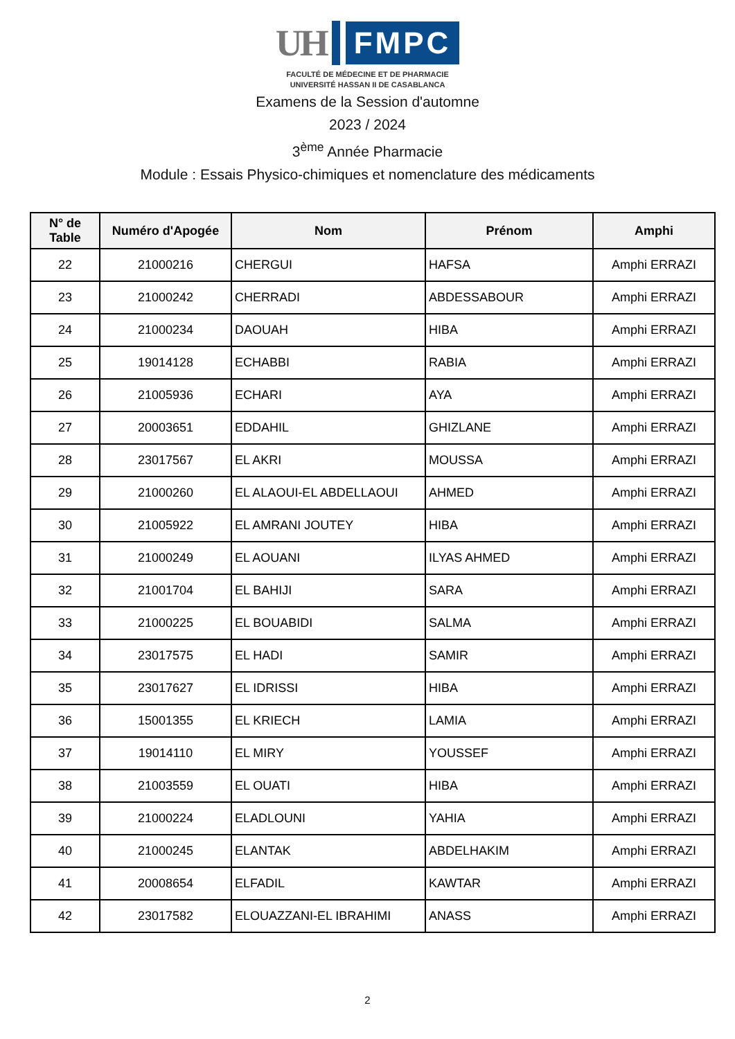UH
FMPC
FACULTÉ DE MÉDECINE ET DE PHARMACIE
UNIVERSITÉ HASSAN II DE CASABLANCA
Examens de la Session d'automne
2023 / 2024
3<sup>ème</sup> Année Pharmacie
Module : Essais Physico-chimiques et nomenclature des médicaments
| N° de Table | Numéro d'Apogée | Nom | Prénom | Amphi |
| --- | --- | --- | --- | --- |
| 22 | 21000216 | CHERGUI | HAFSA | Amphi ERRAZI |
| 23 | 21000242 | CHERRADI | ABDESSABOUR | Amphi ERRAZI |
| 24 | 21000234 | DAOUAH | HIBA | Amphi ERRAZI |
| 25 | 19014128 | ECHABBI | RABIA | Amphi ERRAZI |
| 26 | 21005936 | ECHARI | AYA | Amphi ERRAZI |
| 27 | 20003651 | EDDAHIL | GHIZLANE | Amphi ERRAZI |
| 28 | 23017567 | EL AKRI | MOUSSA | Amphi ERRAZI |
| 29 | 21000260 | EL ALAOUI-EL ABDELLAOUI | AHMED | Amphi ERRAZI |
| 30 | 21005922 | EL AMRANI JOUTEY | HIBA | Amphi ERRAZI |
| 31 | 21000249 | EL AOUANI | ILYAS AHMED | Amphi ERRAZI |
| 32 | 21001704 | EL BAHIJI | SARA | Amphi ERRAZI |
| 33 | 21000225 | EL BOUABIDI | SALMA | Amphi ERRAZI |
| 34 | 23017575 | EL HADI | SAMIR | Amphi ERRAZI |
| 35 | 23017627 | EL IDRISSI | HIBA | Amphi ERRAZI |
| 36 | 15001355 | EL KRIECH | LAMIA | Amphi ERRAZI |
| 37 | 19014110 | EL MIRY | YOUSSEF | Amphi ERRAZI |
| 38 | 21003559 | EL OUATI | HIBA | Amphi ERRAZI |
| 39 | 21000224 | ELADLOUNI | YAHIA | Amphi ERRAZI |
| 40 | 21000245 | ELANTAK | ABDELHAKIM | Amphi ERRAZI |
| 41 | 20008654 | ELFADIL | KAWTAR | Amphi ERRAZI |
| 42 | 23017582 | ELOUAZZANI-EL IBRAHIMI | ANASS | Amphi ERRAZI |
2